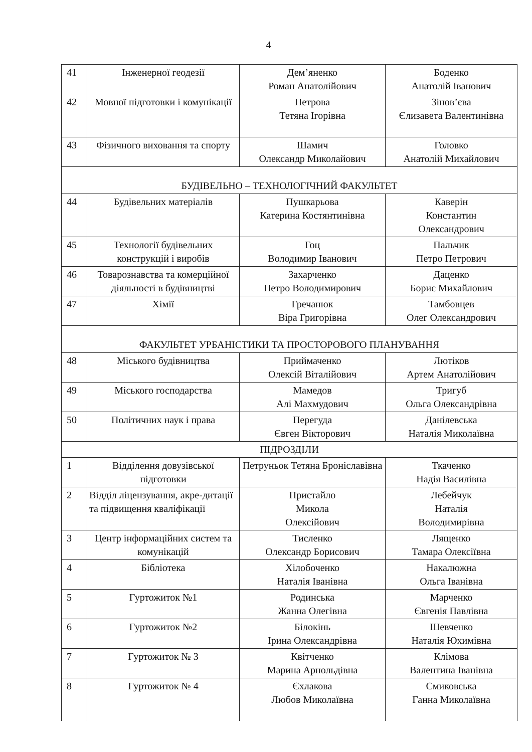4
| 41 | Інженерної геодезії | Дем’яненко Роман Анатолійович | Боденко Анатолій Іванович |
| 42 | Мовної підготовки і комунікації | Петрова Тетяна Ігорівна | Зінов’єва Єлизавета Валентинівна |
| 43 | Фізичного виховання та спорту | Шамич Олександр Миколайович | Головко Анатолій Михайлович |
| БУДІВЕЛЬНО – ТЕХНОЛОГІЧНИЙ ФАКУЛЬТЕТ | | | |
| 44 | Будівельних матеріалів | Пушкарьова Катерина Костянтинівна | Каверін Константин Олександрович |
| 45 | Технології будівельних конструкцій і виробів | Гоц Володимир Іванович | Пальчик Петро Петрович |
| 46 | Товарознавства та комерційної діяльності в будівництві | Захарченко Петро Володимирович | Даценко Борис Михайлович |
| 47 | Хімії | Гречанюк Віра Григорівна | Тамбовцев Олег Олександрович |
| ФАКУЛЬТЕТ УРБАНІСТИКИ ТА ПРОСТОРОВОГО ПЛАНУВАННЯ | | | |
| 48 | Міського будівництва | Приймаченко Олексій Віталійович | Лютіков Артем Анатолійович |
| 49 | Міського господарства | Мамедов Алі Махмудович | Тригуб Ольга Олександрівна |
| 50 | Політичних наук і права | Перегуда Євген Вікторович | Данілевська Наталія Миколаївна |
| ПІДРОЗДІЛИ | | | |
| 1 | Відділення довузівської підготовки | Петруньок Тетяна Броніславівна | Ткаченко Надія Василівна |
| 2 | Відділ ліцензування, акре-дитації та підвищення кваліфікації | Пристайло Микола Олексійович | Лебейчук Наталія Володимирівна |
| 3 | Центр інформаційних систем та комунікацій | Тисленко Олександр Борисович | Лященко Тамара Олексіївна |
| 4 | Бібліотека | Хілобоченко Наталія Іванівна | Накалюжна Ольга Іванівна |
| 5 | Гуртожиток №1 | Родинська Жанна Олегівна | Марченко Євгенія Павлівна |
| 6 | Гуртожиток №2 | Білокінь Ірина Олександрівна | Шевченко Наталія Юхимівна |
| 7 | Гуртожиток № 3 | Квітченко Марина Арнольдівна | Клімова Валентина Іванівна |
| 8 | Гуртожиток № 4 | Єхлакова Любов Миколаївна | Смиковська Ганна Миколаївна |